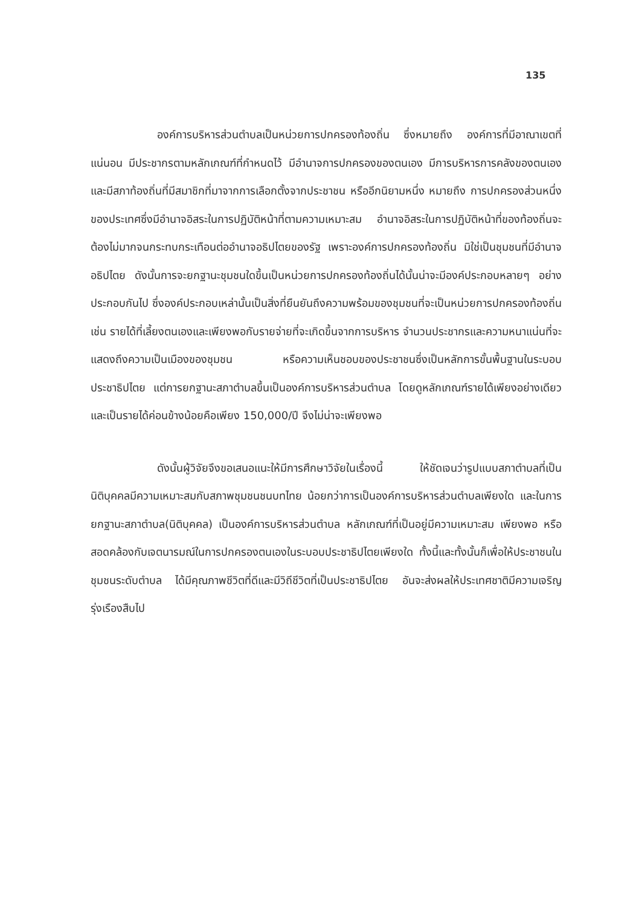135
องค์การบริหารส่วนตำบลเป็นหน่วยการปกครองท้องถิ่น ซึ่งหมายถึง องค์การที่มีอาณาเขตที่แน่นอน มีประชากรตามหลักเกณฑ์ที่กำหนดไว้ มีอำนาจการปกครองของตนเอง มีการบริหารการคลังของตนเอง และมีสภาท้องถิ่นที่มีสมาชิกที่มาจากการเลือกตั้งจากประชาชน หรืออีกนิยามหนึ่ง หมายถึง การปกครองส่วนหนึ่งของประเทศซึ่งมีอำนาจอิสระในการปฏิบัติหน้าที่ตามความเหมาะสม อำนาจอิสระในการปฏิบัติหน้าที่ของท้องถิ่นจะต้องไม่มากจนกระทบกระเทือนต่ออำนาจอธิปไตยของรัฐ เพราะองค์การปกครองท้องถิ่น มิใช่เป็นชุมชนที่มีอำนาจอธิปไตย ดังนั้นการจะยกฐานะชุมชนใดขึ้นเป็นหน่วยการปกครองท้องถิ่นได้นั้นน่าจะมีองค์ประกอบหลายๆ อย่างประกอบกันไป ซึ่งองค์ประกอบเหล่านั้นเป็นสิ่งที่ยืนยันถึงความพร้อมของชุมชนที่จะเป็นหน่วยการปกครองท้องถิ่น เช่น รายได้ที่เลี้ยงตนเองและเพียงพอกับรายจ่ายที่จะเกิดขึ้นจากการบริหาร จำนวนประชากรและความหนาแน่นที่จะแสดงถึงความเป็นเมืองของชุมชน หรือความเห็นชอบของประชาชนซึ่งเป็นหลักการขั้นพื้นฐานในระบอบประชาธิปไตย แต่การยกฐานะสภาตำบลขึ้นเป็นองค์การบริหารส่วนตำบล โดยดูหลักเกณฑ์รายได้เพียงอย่างเดียวและเป็นรายได้ค่อนข้างน้อยคือเพียง 150,000/ปี จึงไม่น่าจะเพียงพอ
ดังนั้นผู้วิจัยจึงขอเสนอแนะให้มีการศึกษาวิจัยในเรื่องนี้ ให้ชัดเจนว่ารูปแบบสภาตำบลที่เป็นนิติบุคคลมีความเหมาะสมกับสภาพชุมชนชนบทไทย น้อยกว่าการเป็นองค์การบริหารส่วนตำบลเพียงใด และในการยกฐานะสภาตำบล(นิติบุคคล) เป็นองค์การบริหารส่วนตำบล หลักเกณฑ์ที่เป็นอยู่มีความเหมาะสม เพียงพอ หรือสอดคล้องกับเจตนารมณ์ในการปกครองตนเองในระบอบประชาธิปไตยเพียงใด ทั้งนี้และทั้งนั้นก็เพื่อให้ประชาชนในชุมชนระดับตำบล ได้มีคุณภาพชีวิตที่ดีและมีวิถีชีวิตที่เป็นประชาธิปไตย อันจะส่งผลให้ประเทศชาติมีความเจริญรุ่งเรืองสืบไป